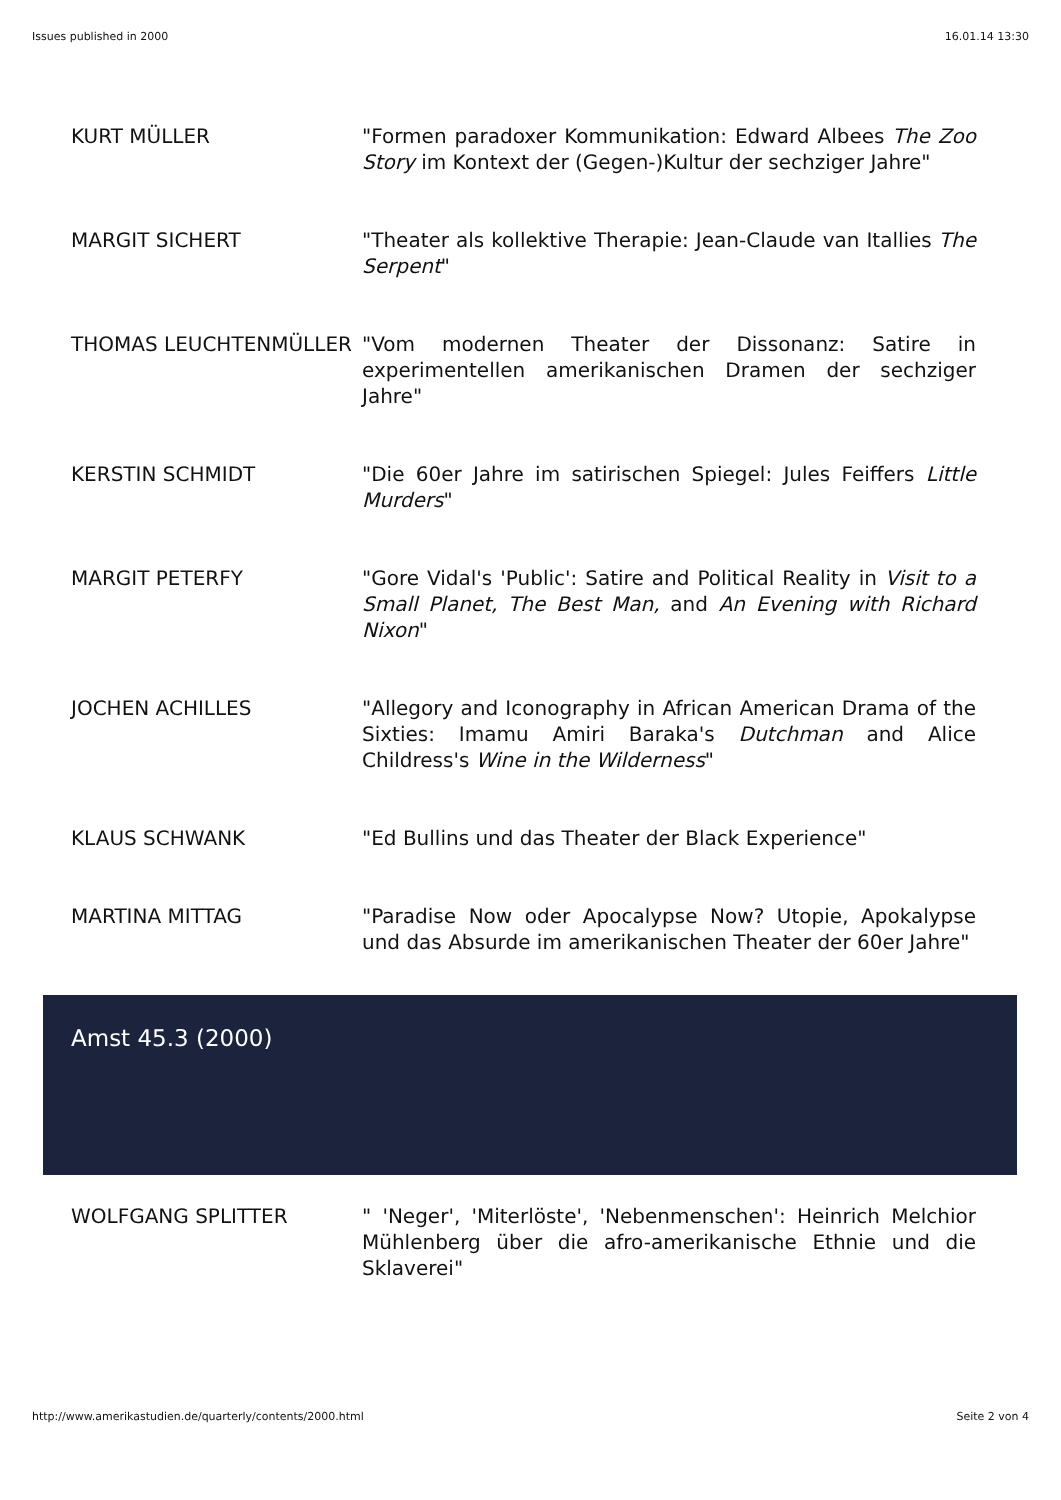Issues published in 2000 16.01.14 13:30
| KURT MÜLLER | "Formen paradoxer Kommunikation: Edward Albees The Zoo Story im Kontext der (Gegen-)Kultur der sechziger Jahre" |
| MARGIT SICHERT | "Theater als kollektive Therapie: Jean-Claude van Itallies The Serpent " |
| THOMAS LEUCHTENMÜLLER | "Vom modernen Theater der Dissonanz: Satire in experimentellen amerikanischen Dramen der sechziger Jahre" |
| KERSTIN SCHMIDT | "Die 60er Jahre im satirischen Spiegel: Jules Feiffers Little Murders " |
| MARGIT PETERFY | "Gore Vidal's 'Public': Satire and Political Reality in Visit to a Small Planet, The Best Man, and An Evening with Richard Nixon " |
| JOCHEN ACHILLES | "Allegory and Iconography in African American Drama of the Sixties: Imamu Amiri Baraka's Dutchman and Alice Childress's Wine in the Wilderness " |
| KLAUS SCHWANK | "Ed Bullins und das Theater der Black Experience" |
| MARTINA MITTAG | "Paradise Now oder Apocalypse Now? Utopie, Apokalypse und das Absurde im amerikanischen Theater der 60er Jahre" |
Amst 45.3 (2000)
| WOLFGANG SPLITTER | " 'Neger', 'Miterlöste', 'Nebenmenschen': Heinrich Melchior Mühlenberg über die afro-amerikanische Ethnie und die Sklaverei" |
http://www.amerikastudien.de/quarterly/contents/2000.html Seite 2 von 4